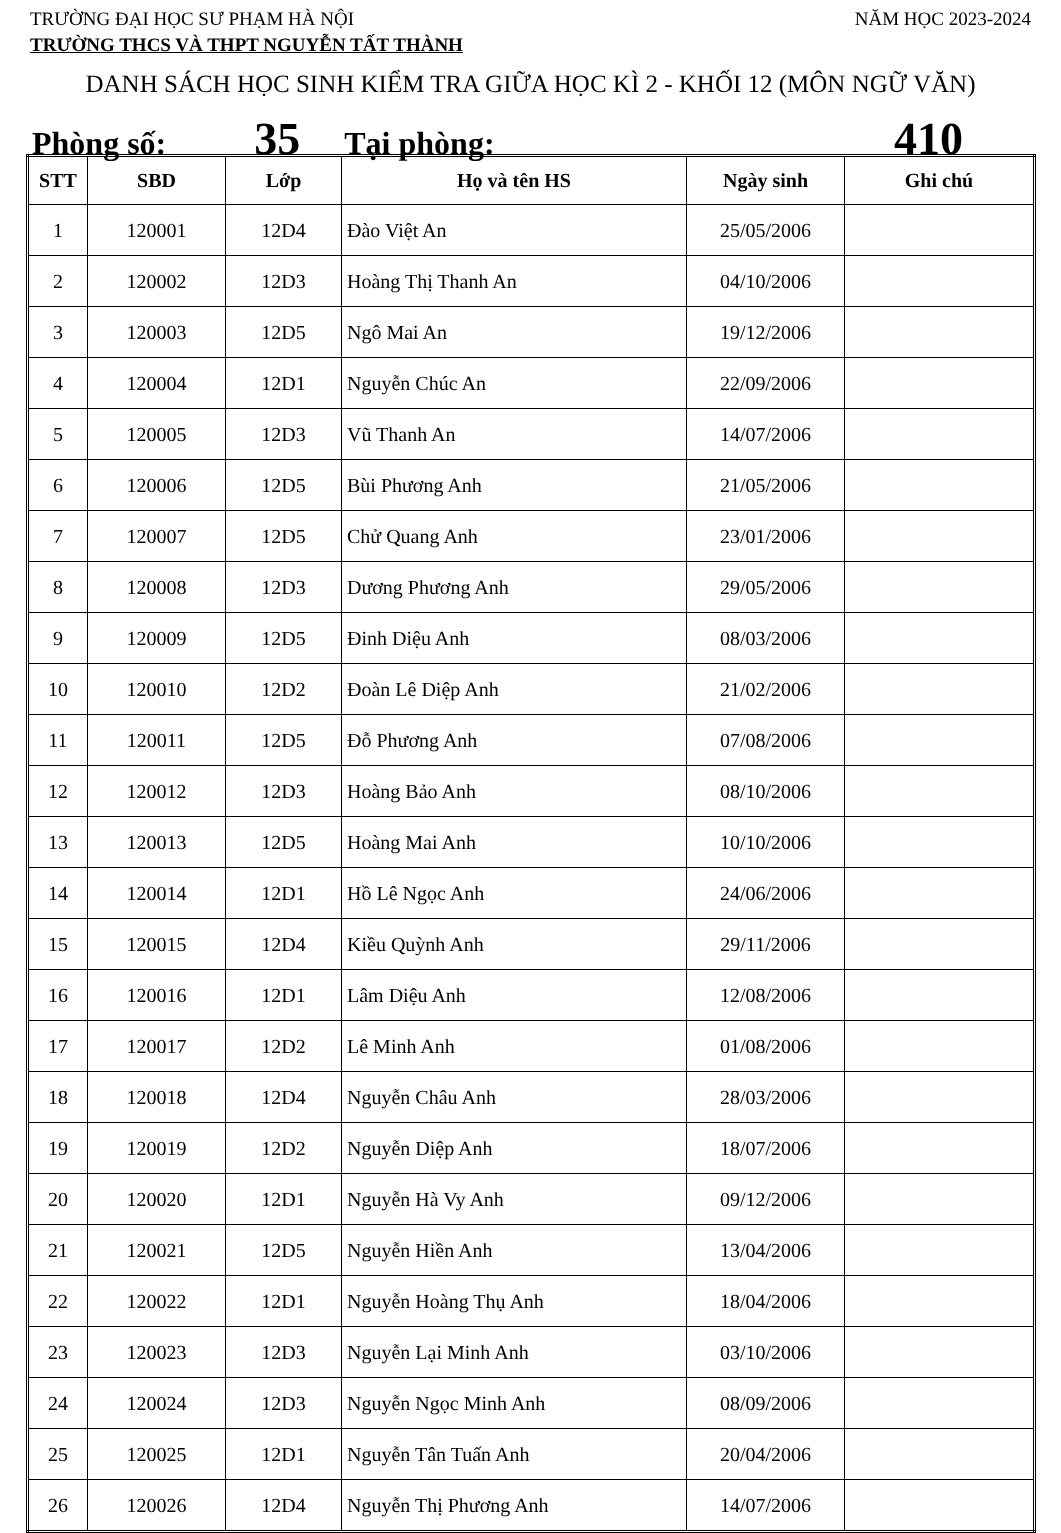TRƯỜNG ĐẠI HỌC SƯ PHẠM HÀ NỘI NĂM HỌC 2023-2024
TRƯỜNG THCS VÀ THPT NGUYỄN TẤT THÀNH
DANH SÁCH HỌC SINH KIỂM TRA GIỮA HỌC KÌ 2 - KHỐI 12 (MÔN NGỮ VĂN)
Phòng số: 35 Tại phòng: 410
| STT | SBD | Lớp | Họ và tên HS | Ngày sinh | Ghi chú |
| --- | --- | --- | --- | --- | --- |
| 1 | 120001 | 12D4 | Đào Việt An | 25/05/2006 | |
| 2 | 120002 | 12D3 | Hoàng Thị Thanh An | 04/10/2006 | |
| 3 | 120003 | 12D5 | Ngô Mai An | 19/12/2006 | |
| 4 | 120004 | 12D1 | Nguyễn Chúc An | 22/09/2006 | |
| 5 | 120005 | 12D3 | Vũ Thanh An | 14/07/2006 | |
| 6 | 120006 | 12D5 | Bùi Phương Anh | 21/05/2006 | |
| 7 | 120007 | 12D5 | Chử Quang Anh | 23/01/2006 | |
| 8 | 120008 | 12D3 | Dương Phương Anh | 29/05/2006 | |
| 9 | 120009 | 12D5 | Đinh Diệu Anh | 08/03/2006 | |
| 10 | 120010 | 12D2 | Đoàn Lê Diệp Anh | 21/02/2006 | |
| 11 | 120011 | 12D5 | Đỗ Phương Anh | 07/08/2006 | |
| 12 | 120012 | 12D3 | Hoàng Bảo Anh | 08/10/2006 | |
| 13 | 120013 | 12D5 | Hoàng Mai Anh | 10/10/2006 | |
| 14 | 120014 | 12D1 | Hồ Lê Ngọc Anh | 24/06/2006 | |
| 15 | 120015 | 12D4 | Kiều Quỳnh Anh | 29/11/2006 | |
| 16 | 120016 | 12D1 | Lâm Diệu Anh | 12/08/2006 | |
| 17 | 120017 | 12D2 | Lê Minh Anh | 01/08/2006 | |
| 18 | 120018 | 12D4 | Nguyễn Châu Anh | 28/03/2006 | |
| 19 | 120019 | 12D2 | Nguyễn Diệp Anh | 18/07/2006 | |
| 20 | 120020 | 12D1 | Nguyễn Hà Vy Anh | 09/12/2006 | |
| 21 | 120021 | 12D5 | Nguyễn Hiền Anh | 13/04/2006 | |
| 22 | 120022 | 12D1 | Nguyễn Hoàng Thụ Anh | 18/04/2006 | |
| 23 | 120023 | 12D3 | Nguyễn Lại Minh Anh | 03/10/2006 | |
| 24 | 120024 | 12D3 | Nguyễn Ngọc Minh Anh | 08/09/2006 | |
| 25 | 120025 | 12D1 | Nguyễn Tân Tuấn Anh | 20/04/2006 | |
| 26 | 120026 | 12D4 | Nguyễn Thị Phương Anh | 14/07/2006 | |